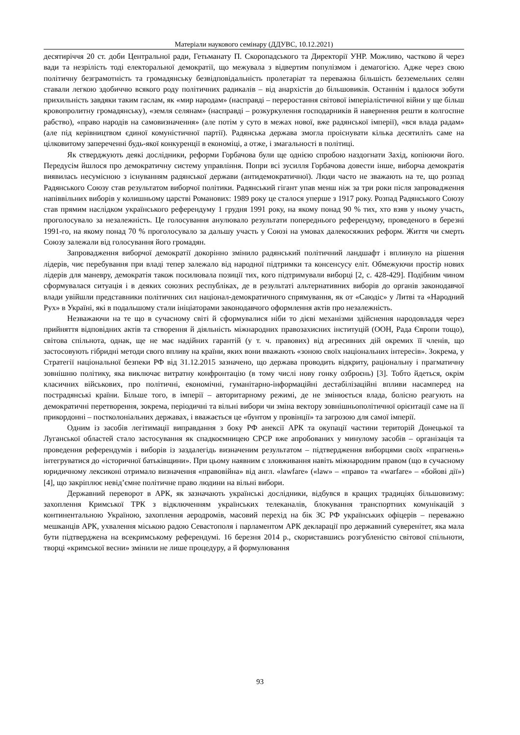Матеріали наукового семінару (ДДУВС, 10.12.2021)
десятиріччя 20 ст. доби Центральної ради, Гетьманату П. Скоропадського та Директорії УНР. Можливо, частково й через вади та незрілість тоді електоральної демократії, що межувала з відвертим популізмом і демагогією. Адже через свою політичну безграмотність та громадянську безвідповідальність пролетаріат та переважна більшість безземельних селян ставали легкою здобиччю всякого роду політичних радикалів – від анархістів до більшовиків. Останнім і вдалося зобути прихильність завдяки таким гаслам, як «мир народам» (насправді – переростання світової імперіалістичної війни у ще більш кровопролитну громадянську), «земля селянам» (насправді – розкуркулення господарників й навернення решти в колгоспне рабство), «право народів на самовизначення» (але потім у суто в межах нової, вже радянської імперії), «вся влада радам» (але під керівництвом єдиної комуністичної партії). Радянська держава змогла проіснувати кілька десятиліть саме на цілковитому запереченні будь-якої конкуренції в економіці, а отже, і змагальності в політиці.
Як стверджують деякі дослідники, реформи Горбачова були ще однією спробою наздогнати Захід, копіюючи його. Передусім йшлося про демократичну систему управління. Попри всі зусилля Горбачова довести інше, виборча демократія виявилась несумісною з існуванням радянської держави (антидемократичної). Люди часто не зважають на те, що розпад Радянського Союзу став результатом виборчої політики. Радянський гігант упав менш ніж за три роки після запровадження напіввільних виборів у колишньому царстві Романових: 1989 року це сталося уперше з 1917 року. Розпад Радянського Союзу став прямим наслідком українського референдуму 1 грудня 1991 року, на якому понад 90 % тих, хто взяв у ньому участь, проголосувало за незалежність. Це голосування анулювало результати попереднього референдуму, проведеного в березні 1991-го, на якому понад 70 % проголосувало за дальшу участь у Союзі на умовах далекосяжних реформ. Життя чи смерть Союзу залежали від голосування його громадян.
Запровадження виборчої демократії докорінно змінило радянський політичний ландшафт і вплинуло на рішення лідерів, чиє перебування при владі тепер залежало від народної підтримки та консенсусу еліт. Обмежуючи простір нових лідерів для маневру, демократія також посилювала позиції тих, кого підтримували виборці [2, с. 428-429]. Подібним чином сформувалася ситуація і в деяких союзних республіках, де в результаті альтернативних виборів до органів законодавчої влади увійшли представники політичних сил націонал-демократичного спрямування, як от «Саюдіс» у Литві та «Народний Рух» в Україні, які в подальшому стали ініціаторами законодавчого оформлення актів про незалежність.
Незважаючи на те що в сучасному світі й сформувалися ніби то дієві механізми здійснення народовладдя через прийняття відповідних актів та створення й діяльність міжнародних правозахисних інституцій (ООН, Рада Європи тощо), світова спільнота, однак, ще не має надійних гарантій (у т. ч. правових) від агресивних дій окремих її членів, що застосовують гібридні методи свого впливу на країни, яких вони вважають «зоною своїх національних інтересів». Зокрема, у Стратегії національної безпеки РФ від 31.12.2015 зазначено, що держава проводить відкриту, раціональну і прагматичну зовнішню політику, яка виключає витратну конфронтацію (в тому числі нову гонку озброєнь) [3]. Тобто йдеться, окрім класичних військових, про політичні, економічні, гуманітарно-інформаційні дестабілізаційні впливи насамперед на пострадянські країни. Більше того, в імперії – авторитарному режимі, де не змінюється влада, болісно реагують на демократичні перетворення, зокрема, періодичні та вільні вибори чи зміна вектору зовнішньополітичної орієнтації саме на її прикордонні – постколоніальних державах, і вважається це «бунтом у провінції» та загрозою для самої імперії.
Одним із засобів легітимації виправдання з боку РФ анексії АРК та окупації частини територій Донецької та Луганської областей стало застосування як спадкоємницею СРСР вже апробованих у минулому засобів – організація та проведення референдумів і виборів із заздалегідь визначеним результатом – підтвердження виборцями своїх «прагнень» інтегруватися до «історичної батьківщини». При цьому наявним є зловживання навіть міжнародним правом (що в сучасному юридичному лексиконі отримало визначення «правовійна» від англ. «lawfare» («law» – «право» та «warfare» – «бойові дії») [4], що закріплює невід’ємне політичне право людини на вільні вибори.
Державний переворот в АРК, як зазначають українські дослідники, відбувся в кращих традиціях більшовизму: захоплення Кримської ТРК з відключенням українських телеканалів, блокування транспортних комунікацій з континентальною Україною, захоплення аеродромів, масовий перехід на бік ЗС РФ українських офіцерів – переважно мешканців АРК, ухвалення міською радою Севастополя і парламентом АРК декларації про державний суверенітет, яка мала бути підтверджена на всекримському референдумі. 16 березня 2014 р., скориставшись розгубленістю світової спільноти, творці «кримської весни» змінили не лише процедуру, а й формулювання
93